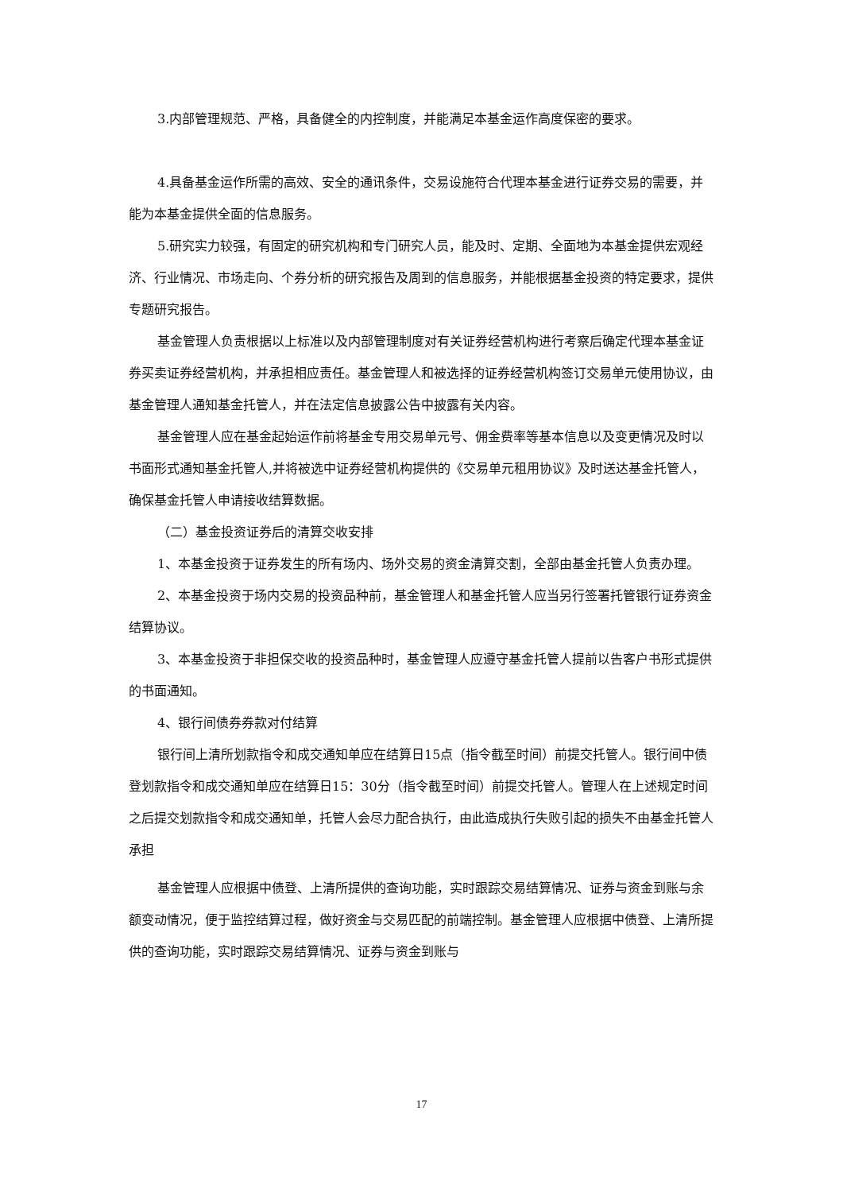3.内部管理规范、严格，具备健全的内控制度，并能满足本基金运作高度保密的要求。
4.具备基金运作所需的高效、安全的通讯条件，交易设施符合代理本基金进行证券交易的需要，并能为本基金提供全面的信息服务。
5.研究实力较强，有固定的研究机构和专门研究人员，能及时、定期、全面地为本基金提供宏观经济、行业情况、市场走向、个券分析的研究报告及周到的信息服务，并能根据基金投资的特定要求，提供专题研究报告。
基金管理人负责根据以上标准以及内部管理制度对有关证券经营机构进行考察后确定代理本基金证券买卖证券经营机构，并承担相应责任。基金管理人和被选择的证券经营机构签订交易单元使用协议，由基金管理人通知基金托管人，并在法定信息披露公告中披露有关内容。
基金管理人应在基金起始运作前将基金专用交易单元号、佣金费率等基本信息以及变更情况及时以书面形式通知基金托管人,并将被选中证券经营机构提供的《交易单元租用协议》及时送达基金托管人，确保基金托管人申请接收结算数据。
（二）基金投资证券后的清算交收安排
1、本基金投资于证券发生的所有场内、场外交易的资金清算交割，全部由基金托管人负责办理。
2、本基金投资于场内交易的投资品种前，基金管理人和基金托管人应当另行签署托管银行证券资金结算协议。
3、本基金投资于非担保交收的投资品种时，基金管理人应遵守基金托管人提前以告客户书形式提供的书面通知。
4、银行间债券券款对付结算
银行间上清所划款指令和成交通知单应在结算日15点（指令截至时间）前提交托管人。银行间中债登划款指令和成交通知单应在结算日15：30分（指令截至时间）前提交托管人。管理人在上述规定时间之后提交划款指令和成交通知单，托管人会尽力配合执行，由此造成执行失败引起的损失不由基金托管人承担
基金管理人应根据中债登、上清所提供的查询功能，实时跟踪交易结算情况、证券与资金到账与余额变动情况，便于监控结算过程，做好资金与交易匹配的前端控制。基金管理人应根据中债登、上清所提供的查询功能，实时跟踪交易结算情况、证券与资金到账与
17